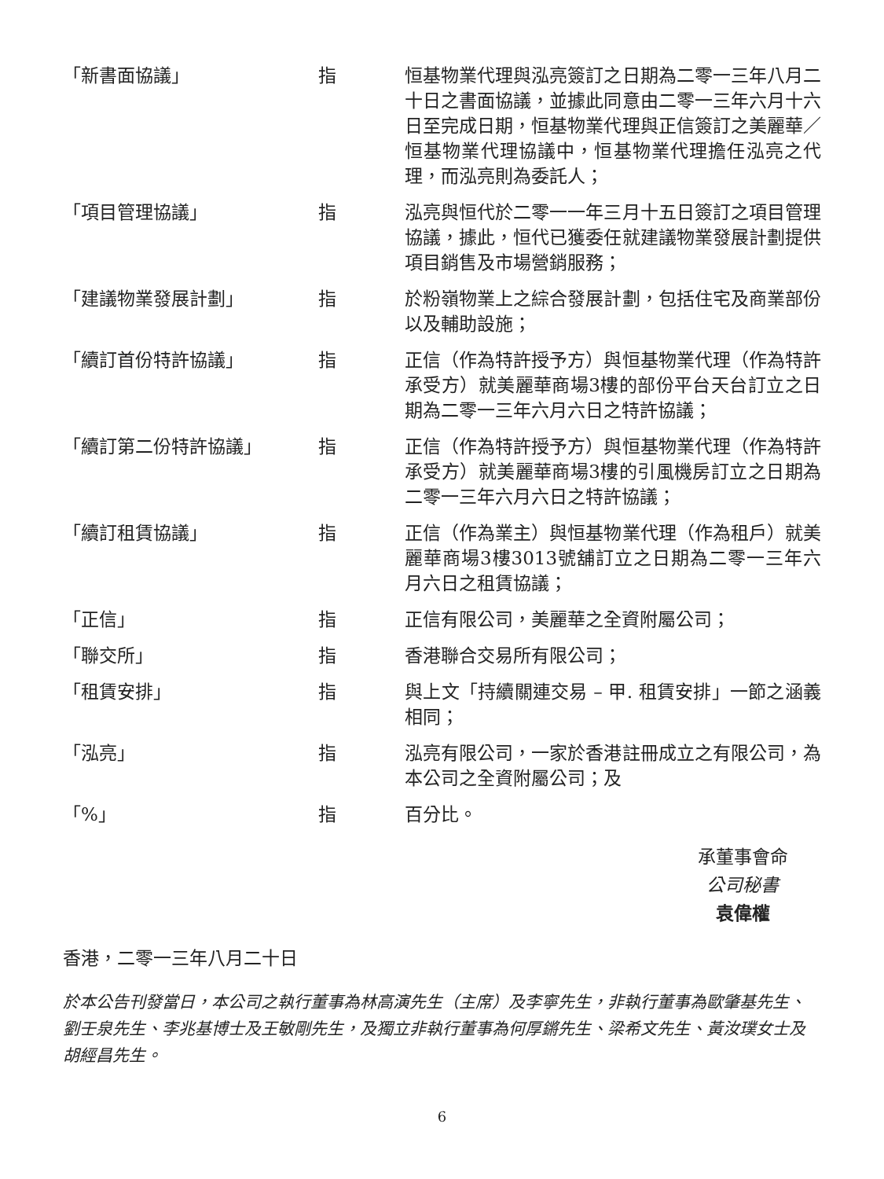| 「新書面協議」 | 指 | 恒基物業代理與泓亮簽訂之日期為二零一三年八月二十日之書面協議，並據此同意由二零一三年六月十六日至完成日期，恒基物業代理與正信簽訂之美麗華／恒基物業代理協議中，恒基物業代理擔任泓亮之代理，而泓亮則為委託人； |
| 「項目管理協議」 | 指 | 泓亮與恒代於二零一一年三月十五日簽訂之項目管理協議，據此，恒代已獲委任就建議物業發展計劃提供項目銷售及市場營銷服務； |
| 「建議物業發展計劃」 | 指 | 於粉嶺物業上之綜合發展計劃，包括住宅及商業部份以及輔助設施； |
| 「續訂首份特許協議」 | 指 | 正信（作為特許授予方）與恒基物業代理（作為特許承受方）就美麗華商場3樓的部份平台天台訂立之日期為二零一三年六月六日之特許協議； |
| 「續訂第二份特許協議」 | 指 | 正信（作為特許授予方）與恒基物業代理（作為特許承受方）就美麗華商場3樓的引風機房訂立之日期為二零一三年六月六日之特許協議； |
| 「續訂租賃協議」 | 指 | 正信（作為業主）與恒基物業代理（作為租戶）就美麗華商場3樓3013號舖訂立之日期為二零一三年六月六日之租賃協議； |
| 「正信」 | 指 | 正信有限公司，美麗華之全資附屬公司； |
| 「聯交所」 | 指 | 香港聯合交易所有限公司； |
| 「租賃安排」 | 指 | 與上文「持續關連交易 – 甲. 租賃安排」一節之涵義相同； |
| 「泓亮」 | 指 | 泓亮有限公司，一家於香港註冊成立之有限公司，為本公司之全資附屬公司；及 |
| 「%」 | 指 | 百分比。 |
承董事會命
公司秘書
袁偉權
香港，二零一三年八月二十日
於本公告刊發當日，本公司之執行董事為林高演先生（主席）及李寧先生，非執行董事為歐肇基先生、劉壬泉先生、李兆基博士及王敏剛先生，及獨立非執行董事為何厚鏘先生、梁希文先生、黃汝璞女士及胡經昌先生。
6